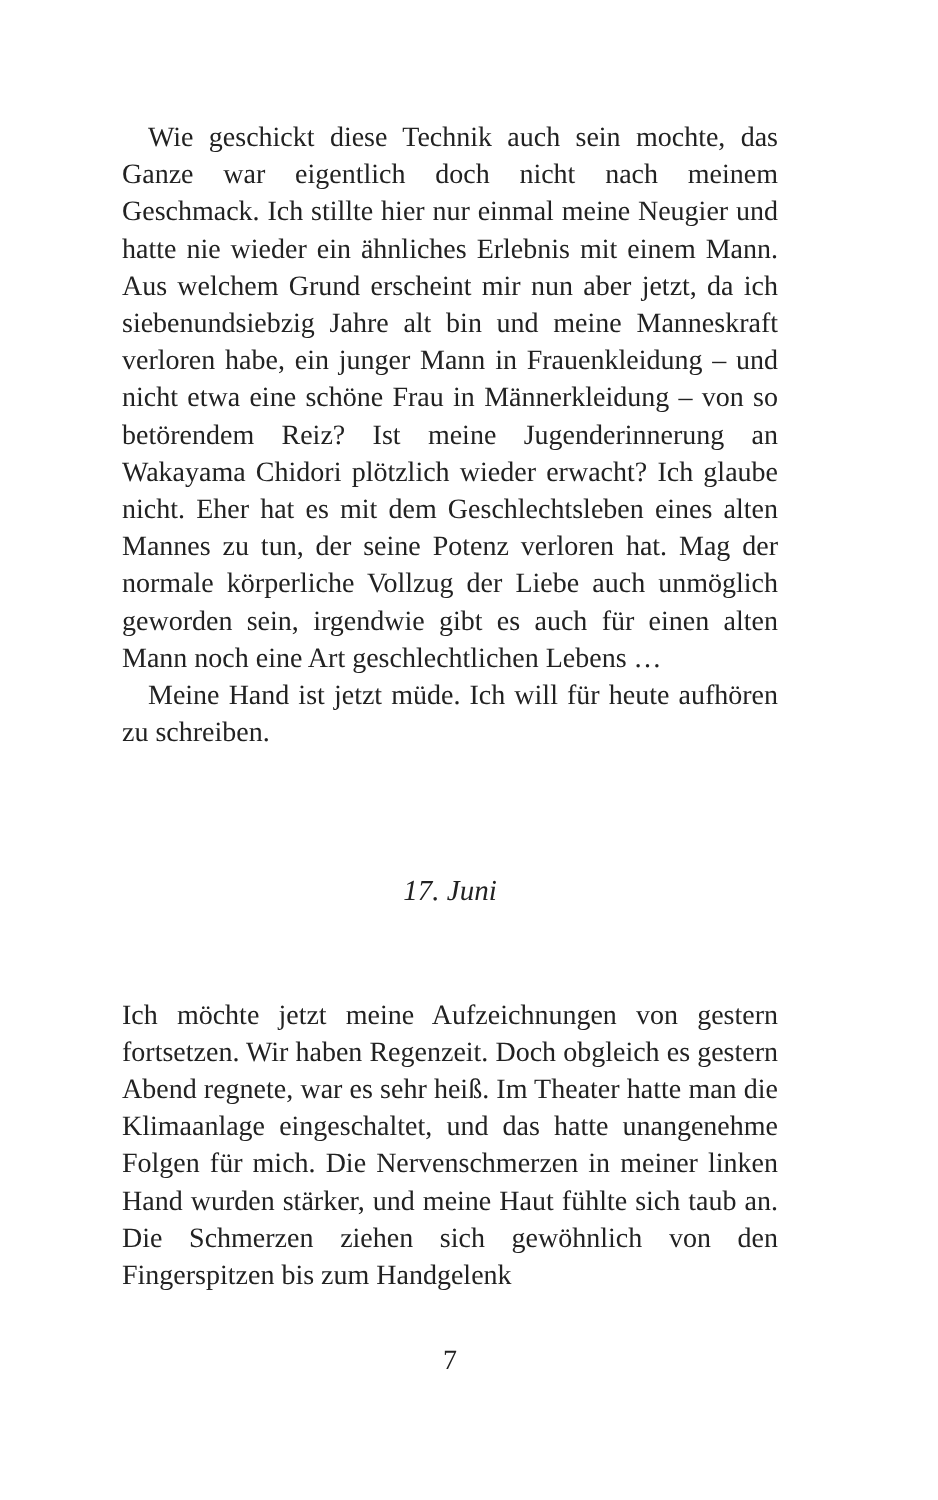Wie geschickt diese Technik auch sein mochte, das Ganze war eigentlich doch nicht nach meinem Geschmack. Ich stillte hier nur einmal meine Neugier und hatte nie wieder ein ähnliches Erlebnis mit einem Mann. Aus welchem Grund erscheint mir nun aber jetzt, da ich siebenundsiebzig Jahre alt bin und meine Manneskraft verloren habe, ein junger Mann in Frauenkleidung – und nicht etwa eine schöne Frau in Männerkleidung – von so betörendem Reiz? Ist meine Jugenderinnerung an Wakayama Chidori plötzlich wieder erwacht? Ich glaube nicht. Eher hat es mit dem Geschlechtsleben eines alten Mannes zu tun, der seine Potenz verloren hat. Mag der normale körperliche Vollzug der Liebe auch unmöglich geworden sein, irgendwie gibt es auch für einen alten Mann noch eine Art geschlechtlichen Lebens …
Meine Hand ist jetzt müde. Ich will für heute aufhören zu schreiben.
17. Juni
Ich möchte jetzt meine Aufzeichnungen von gestern fortsetzen. Wir haben Regenzeit. Doch obgleich es gestern Abend regnete, war es sehr heiß. Im Theater hatte man die Klimaanlage eingeschaltet, und das hatte unangenehme Folgen für mich. Die Nervenschmerzen in meiner linken Hand wurden stärker, und meine Haut fühlte sich taub an. Die Schmerzen ziehen sich gewöhnlich von den Fingerspitzen bis zum Handgelenk
7